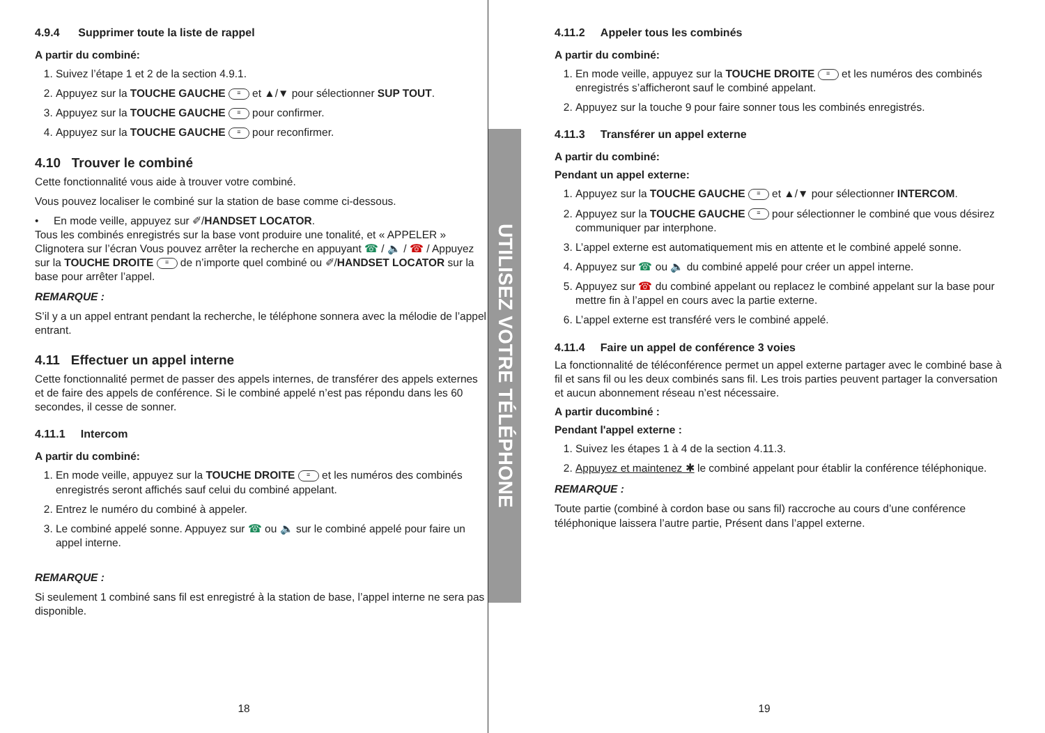4.9.4 Supprimer toute la liste de rappel
A partir du combiné:
1. Suivez l’étape 1 et 2 de la section 4.9.1.
2. Appuyez sur la TOUCHE GAUCHE ≡ et ▲/▼ pour sélectionner SUP TOUT.
3. Appuyez sur la TOUCHE GAUCHE ≡ pour confirmer.
4. Appuyez sur la TOUCHE GAUCHE ≡ pour reconfirmer.
4.10 Trouver le combiné
Cette fonctionnalité vous aide à trouver votre combiné.
Vous pouvez localiser le combiné sur la station de base comme ci-dessous.
• En mode veille, appuyez sur ✐/HANDSET LOCATOR.
Tous les combinés enregistrés sur la base vont produire une tonalité, et « APPELER » Clignotera sur l’écran Vous pouvez arrêter la recherche en appuyant ☎ / 🔈 / ☎ / Appuyez sur la TOUCHE DROITE ≡ de n’importe quel combiné ou ✐/HANDSET LOCATOR sur la base pour arrêter l’appel.
REMARQUE :
S’il y a un appel entrant pendant la recherche, le téléphone sonnera avec la mélodie de l’appel entrant.
4.11 Effectuer un appel interne
Cette fonctionnalité permet de passer des appels internes, de transférer des appels externes et de faire des appels de conférence. Si le combiné appelé n’est pas répondu dans les 60 secondes, il cesse de sonner.
4.11.1 Intercom
A partir du combiné:
1. En mode veille, appuyez sur la TOUCHE DROITE ≡ et les numéros des combinés enregistrés seront affichés sauf celui du combiné appelant.
2. Entrez le numéro du combiné à appeler.
3. Le combiné appelé sonne. Appuyez sur ☎ ou 🔈 sur le combiné appelé pour faire un appel interne.
REMARQUE :
Si seulement 1 combiné sans fil est enregistré à la station de base, l’appel interne ne sera pas disponible.
18
UTILISEZ VOTRE TÉLÉPHONE
4.11.2 Appeler tous les combinés
A partir du combiné:
1. En mode veille, appuyez sur la TOUCHE DROITE ≡ et les numéros des combinés enregistrés s’afficheront sauf le combiné appelant.
2. Appuyez sur la touche 9 pour faire sonner tous les combinés enregistrés.
4.11.3 Transférer un appel externe
A partir du combiné:
Pendant un appel externe:
1. Appuyez sur la TOUCHE GAUCHE ≡ et ▲/▼ pour sélectionner INTERCOM.
2. Appuyez sur la TOUCHE GAUCHE ≡ pour sélectionner le combiné que vous désirez communiquer par interphone.
3. L’appel externe est automatiquement mis en attente et le combiné appelé sonne.
4. Appuyez sur ☎ ou 🔈 du combiné appelé pour créer un appel interne.
5. Appuyez sur ☎ du combiné appelant ou replacez le combiné appelant sur la base pour mettre fin à l’appel en cours avec la partie externe.
6. L’appel externe est transféré vers le combiné appelé.
4.11.4 Faire un appel de conférence 3 voies
La fonctionnalité de téléconférence permet un appel externe partager avec le combiné base à fil et sans fil ou les deux combinés sans fil. Les trois parties peuvent partager la conversation et aucun abonnement réseau n’est nécessaire.
A partir ducombiné :
Pendant l'appel externe :
1. Suivez les étapes 1 à 4 de la section 4.11.3.
2. Appuyez et maintenez ✱ le combiné appelant pour établir la conférence téléphonique.
REMARQUE :
Toute partie (combiné à cordon base ou sans fil) raccroche au cours d’une conférence téléphonique laissera l’autre partie, Présent dans l’appel externe.
19